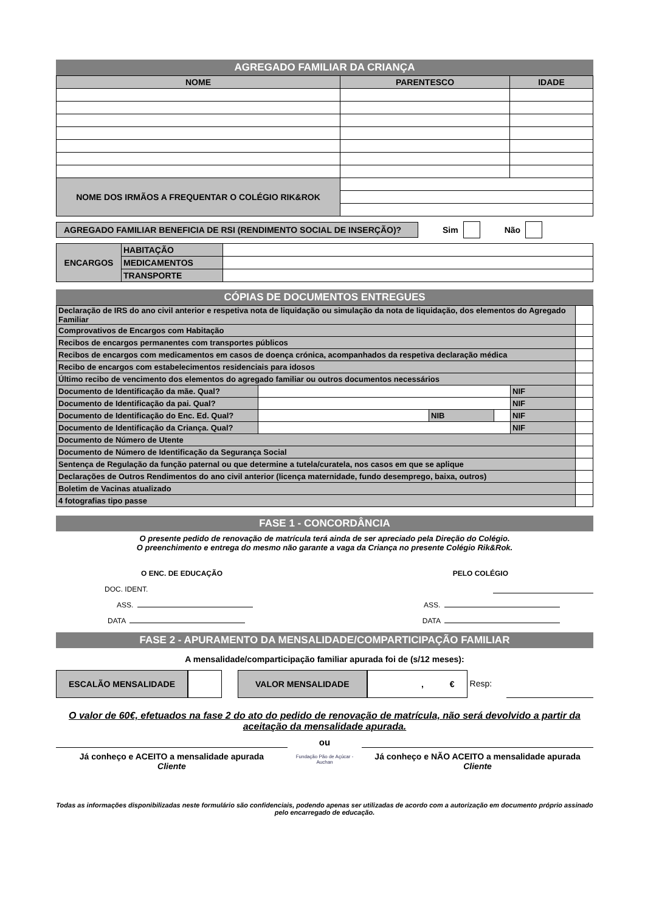AGREGADO FAMILIAR DA CRIANÇA
| NOME | PARENTESCO | IDADE |
| --- | --- | --- |
| NOME DOS IRMÃOS A FREQUENTAR O COLÉGIO RIK&ROK | | |
AGREGADO FAMILIAR BENEFICIA DE RSI (RENDIMENTO SOCIAL DE INSERÇÃO)?
Sim Não
| ENCARGOS | HABITAÇÃO | |
| | MEDICAMENTOS | |
| | TRANSPORTE | |
CÓPIAS DE DOCUMENTOS ENTREGUES
| Declaração de IRS do ano civil anterior e respetiva nota de liquidação ou simulação da nota de liquidação, dos elementos do Agregado Familiar | | | | | |
| Comprovativos de Encargos com Habitação | | | | | |
| Recibos de encargos permanentes com transportes públicos | | | | | |
| Recibos de encargos com medicamentos em casos de doença crónica, acompanhados da respetiva declaração médica | | | | | |
| Recibo de encargos com estabelecimentos residenciais para idosos | | | | | |
| Último recibo de vencimento dos elementos do agregado familiar ou outros documentos necessários | | | | | |
| Documento de Identificação da mãe. Qual? | | | | NIF | |
| Documento de Identificação da pai. Qual? | | | | NIF | |
| Documento de Identificação do Enc. Ed. Qual? | | NIB | | NIF | |
| Documento de Identificação da Criança. Qual? | | | | NIF | |
| Documento de Número de Utente | | | | | |
| Documento de Número de Identificação da Segurança Social | | | | | |
| Sentença de Regulação da função paternal ou que determine a tutela/curatela, nos casos em que se aplique | | | | | |
| Declarações de Outros Rendimentos do ano civil anterior (licença maternidade, fundo desemprego, baixa, outros) | | | | | |
| Boletim de Vacinas atualizado | | | | | |
| 4 fotografias tipo passe | | | | | |
FASE 1 - CONCORDÂNCIA
O presente pedido de renovação de matrícula terá ainda de ser apreciado pela Direção do Colégio.
O preenchimento e entrega do mesmo não garante a vaga da Criança no presente Colégio Rik&Rok.
O ENC. DE EDUCAÇÃO PELO COLÉGIO
DOC. IDENT.
ASS. ASS.
DATA DATA
FASE 2 - APURAMENTO DA MENSALIDADE/COMPARTICIPAÇÃO FAMILIAR
A mensalidade/comparticipação familiar apurada foi de (s/12 meses):
ESCALÃO MENSALIDADE VALOR MENSALIDADE , € Resp:
O valor de 60€, efetuados na fase 2 do ato do pedido de renovação de matrícula, não será devolvido a partir da aceitação da mensalidade apurada.
ou
Já conheço e ACEITO a mensalidade apurada
Cliente
Fundação Pão de Açúcar - Auchan
Já conheço e NÃO ACEITO a mensalidade apurada
Cliente
Todas as informações disponibilizadas neste formulário são confidenciais, podendo apenas ser utilizadas de acordo com a autorização em documento próprio assinado pelo encarregado de educação.